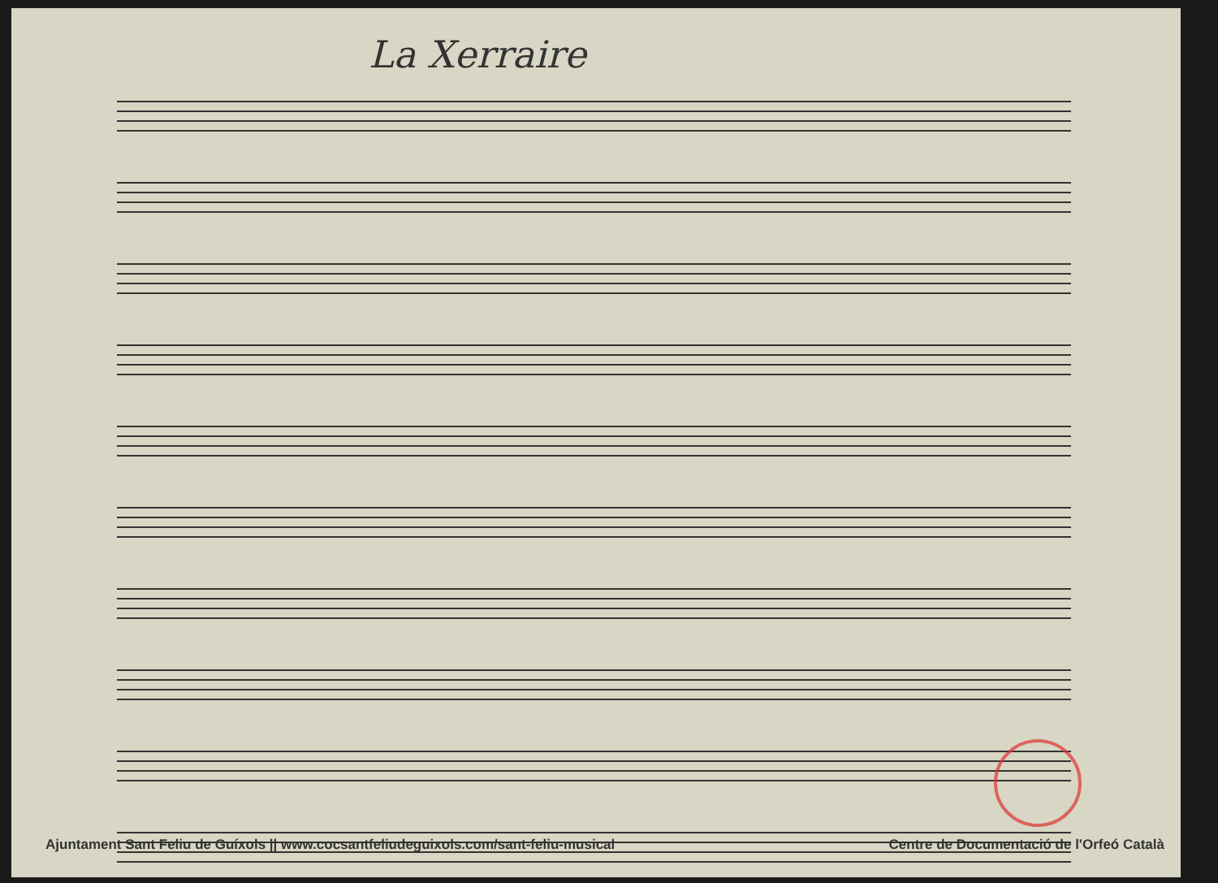La Xerraire
Ajuntament Sant Feliu de Guíxols || www.cocsantfeliudeguixols.com/sant-feliu-musical Centre de Documentació de l'Orfeó Català